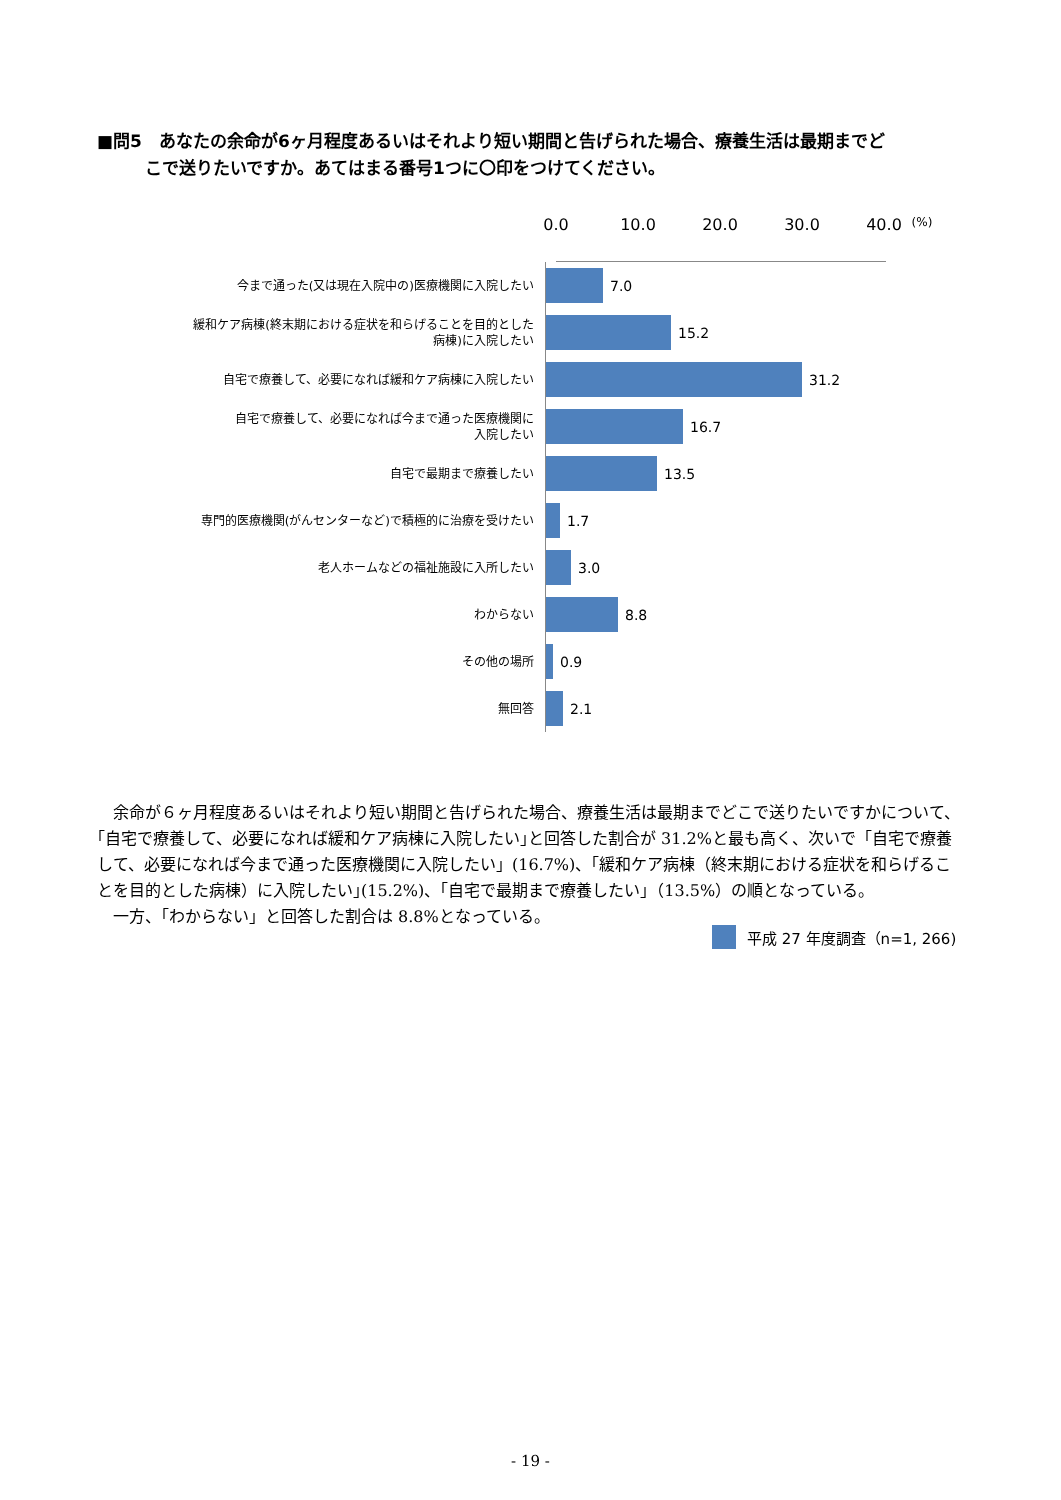■問5　あなたの余命が6ヶ月程度あるいはそれより短い期間と告げられた場合、療養生活は最期までど
こで送りたいですか。あてはまる番号1つに〇印をつけてください。
0.0 10.0 20.0 30.0 40.0 (%)
今まで通った(又は現在入院中の)医療機関に入院したい
7.0
緩和ケア病棟(終末期における症状を和らげることを目的とした
病棟)に入院したい
15.2
自宅で療養して、必要になれば緩和ケア病棟に入院したい
31.2
自宅で療養して、必要になれば今まで通った医療機関に
入院したい
16.7
自宅で最期まで療養したい
13.5
専門的医療機関(がんセンターなど)で積極的に治療を受けたい
1.7
老人ホームなどの福祉施設に入所したい
3.0
わからない
8.8
その他の場所
0.9
無回答
2.1
平成 27 年度調査（n=1, 266)
余命が６ヶ月程度あるいはそれより短い期間と告げられた場合、療養生活は最期までどこで送りたいですかについて、｢自宅で療養して、必要になれば緩和ケア病棟に入院したい｣と回答した割合が 31.2%と最も高く、次いで「自宅で療養して、必要になれば今まで通った医療機関に入院したい」(16.7%)、｢緩和ケア病棟（終末期における症状を和らげることを目的とした病棟）に入院したい｣(15.2%)、｢自宅で最期まで療養したい｣（13.5%）の順となっている。
一方、「わからない」と回答した割合は 8.8%となっている。
- 19 -